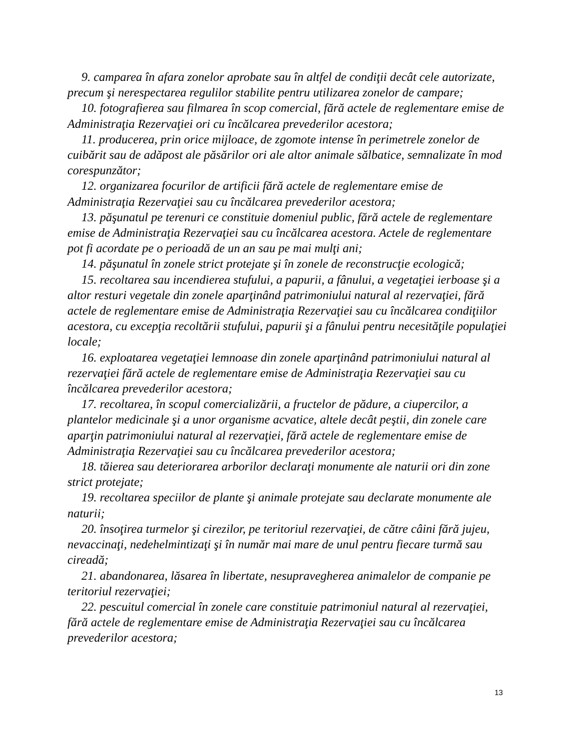9. camparea în afara zonelor aprobate sau în altfel de condiţii decât cele autorizate, precum şi nerespectarea regulilor stabilite pentru utilizarea zonelor de campare;
10. fotografierea sau filmarea în scop comercial, fără actele de reglementare emise de Administraţia Rezervaţiei ori cu încălcarea prevederilor acestora;
11. producerea, prin orice mijloace, de zgomote intense în perimetrele zonelor de cuibărit sau de adăpost ale păsărilor ori ale altor animale sălbatice, semnalizate în mod corespunzător;
12. organizarea focurilor de artificii fără actele de reglementare emise de Administraţia Rezervaţiei sau cu încălcarea prevederilor acestora;
13. păşunatul pe terenuri ce constituie domeniul public, fără actele de reglementare emise de Administraţia Rezervaţiei sau cu încălcarea acestora. Actele de reglementare pot fi acordate pe o perioadă de un an sau pe mai mulţi ani;
14. păşunatul în zonele strict protejate şi în zonele de reconstrucţie ecologică;
15. recoltarea sau incendierea stufului, a papurii, a fânului, a vegetaţiei ierboase şi a altor resturi vegetale din zonele aparţinând patrimoniului natural al rezervaţiei, fără actele de reglementare emise de Administraţia Rezervaţiei sau cu încălcarea condiţiilor acestora, cu excepţia recoltării stufului, papurii şi a fânului pentru necesităţile populaţiei locale;
16. exploatarea vegetaţiei lemnoase din zonele aparţinând patrimoniului natural al rezervaţiei fără actele de reglementare emise de Administraţia Rezervaţiei sau cu încălcarea prevederilor acestora;
17. recoltarea, în scopul comercializării, a fructelor de pădure, a ciupercilor, a plantelor medicinale şi a unor organisme acvatice, altele decât peştii, din zonele care aparţin patrimoniului natural al rezervaţiei, fără actele de reglementare emise de Administraţia Rezervaţiei sau cu încălcarea prevederilor acestora;
18. tăierea sau deteriorarea arborilor declaraţi monumente ale naturii ori din zone strict protejate;
19. recoltarea speciilor de plante şi animale protejate sau declarate monumente ale naturii;
20. însoţirea turmelor şi cirezilor, pe teritoriul rezervaţiei, de către câini fără jujeu, nevaccinaţi, nedehelmintizaţi şi în număr mai mare de unul pentru fiecare turmă sau cireadă;
21. abandonarea, lăsarea în libertate, nesupravegherea animalelor de companie pe teritoriul rezervaţiei;
22. pescuitul comercial în zonele care constituie patrimoniul natural al rezervaţiei, fără actele de reglementare emise de Administraţia Rezervaţiei sau cu încălcarea prevederilor acestora;
13